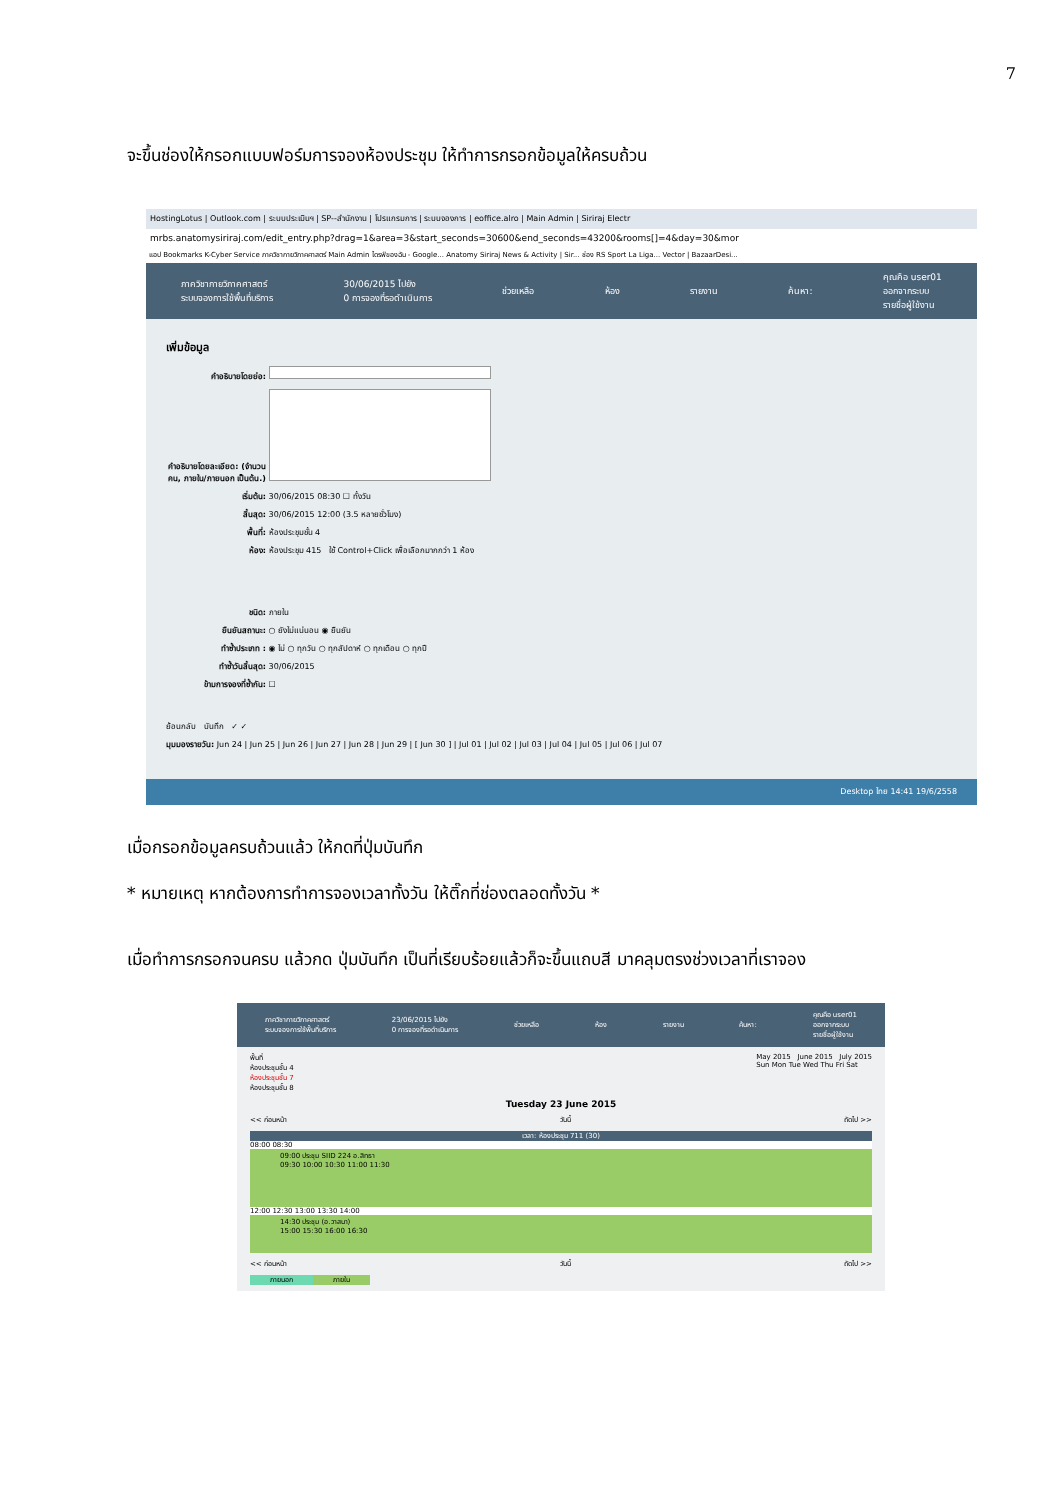7
จะขึ้นช่องให้กรอกแบบฟอร์มการจองห้องประชุม ให้ทำการกรอกข้อมูลให้ครบถ้วน
HostingLotus | Outlook.com | ระบบประเมินฯ | SP--สำนักงาน | โปรแกรมการ | ระบบจองการ | eoffice.alro | Main Admin | Siriraj Electr
mrbs.anatomysiriraj.com/edit_entry.php?drag=1&area=3&start_seconds=30600&end_seconds=43200&rooms[]=4&day=30&mor
แอป Bookmarks K-Cyber Service ภาควิชากายวิภาคศาสตร์ Main Admin ไดรฟ์ของฉัน - Google... Anatomy Siriraj News & Activity | Sir... ช่อง RS Sport La Liga... Vector | BazaarDesi...
ภาควิชากายวิภาคศาสตร์
ระบบจองการใช้พื้นที่บริการ
30/06/2015 ไปยัง
0 การจองที่รอดำเนินการ
ช่วยเหลือ ห้อง รายงาน ค้นหา:
คุณคือ user01
ออกจากระบบ
รายชื่อผู้ใช้งาน
เพิ่มข้อมูล
คำอธิบายโดยย่อ:
คำอธิบายโดยละเอียด: (จำนวนคน, ภายใน/ภายนอก เป็นต้น.)
เริ่มต้น: 30/06/2015 08:30 ☐ ทั้งวัน
สิ้นสุด: 30/06/2015 12:00 (3.5 หลายชั่วโมง)
พื้นที่: ห้องประชุมชั้น 4
ห้อง: ห้องประชุม 415 ใช้ Control+Click เพื่อเลือกมากกว่า 1 ห้อง
ชนิด: ภายใน
ยืนยันสถานะ: ○ ยังไม่แน่นอน ◉ ยืนยัน
ทำซ้ำประเภท : ◉ ไม่ ○ ทุกวัน ○ ทุกสัปดาห์ ○ ทุกเดือน ○ ทุกปี
ทำซ้ำวันสิ้นสุด: 30/06/2015
ข้ามการจองที่ซ้ำกัน: ☐
ย้อนกลับ บันทึก ✓ ✓
มุมมองรายวัน: Jun 24 | Jun 25 | Jun 26 | Jun 27 | Jun 28 | Jun 29 | [ Jun 30 ] | Jul 01 | Jul 02 | Jul 03 | Jul 04 | Jul 05 | Jul 06 | Jul 07
Desktop ไทย 14:41 19/6/2558
เมื่อกรอกข้อมูลครบถ้วนแล้ว ให้กดที่ปุ่มบันทึก
* หมายเหตุ หากต้องการทำการจองเวลาทั้งวัน ให้ติ๊กที่ช่องตลอดทั้งวัน *
เมื่อทำการกรอกจนครบ แล้วกด ปุ่มบันทึก เป็นที่เรียบร้อยแล้วก็จะขึ้นแถบสี มาคลุมตรงช่วงเวลาที่เราจอง
ภาควิชากายวิภาคศาสตร์
ระบบจองการใช้พื้นที่บริการ
23/06/2015 ไปยัง
0 การจองที่รอดำเนินการ
ช่วยเหลือ ห้อง รายงาน ค้นหา:
คุณคือ user01
ออกจากระบบ
รายชื่อผู้ใช้งาน
พื้นที่
ห้องประชุมชั้น 4
ห้องประชุมชั้น 7
ห้องประชุมชั้น 8
May 2015 June 2015 July 2015
Sun Mon Tue Wed Thu Fri Sat
Tuesday 23 June 2015
<< ก่อนหน้า วันนี้ ถัดไป >>
เวลา: ห้องประชุม 711 (30)
08:00 08:30
09:00 ประชุม SIID 224 อ.สิทธา
09:30 10:00 10:30 11:00 11:30
12:00 12:30 13:00 13:30 14:00
14:30 ประชุม (อ.วาสนา)
15:00 15:30 16:00 16:30
<< ก่อนหน้า วันนี้ ถัดไป >>
ภายนอก ภายใน